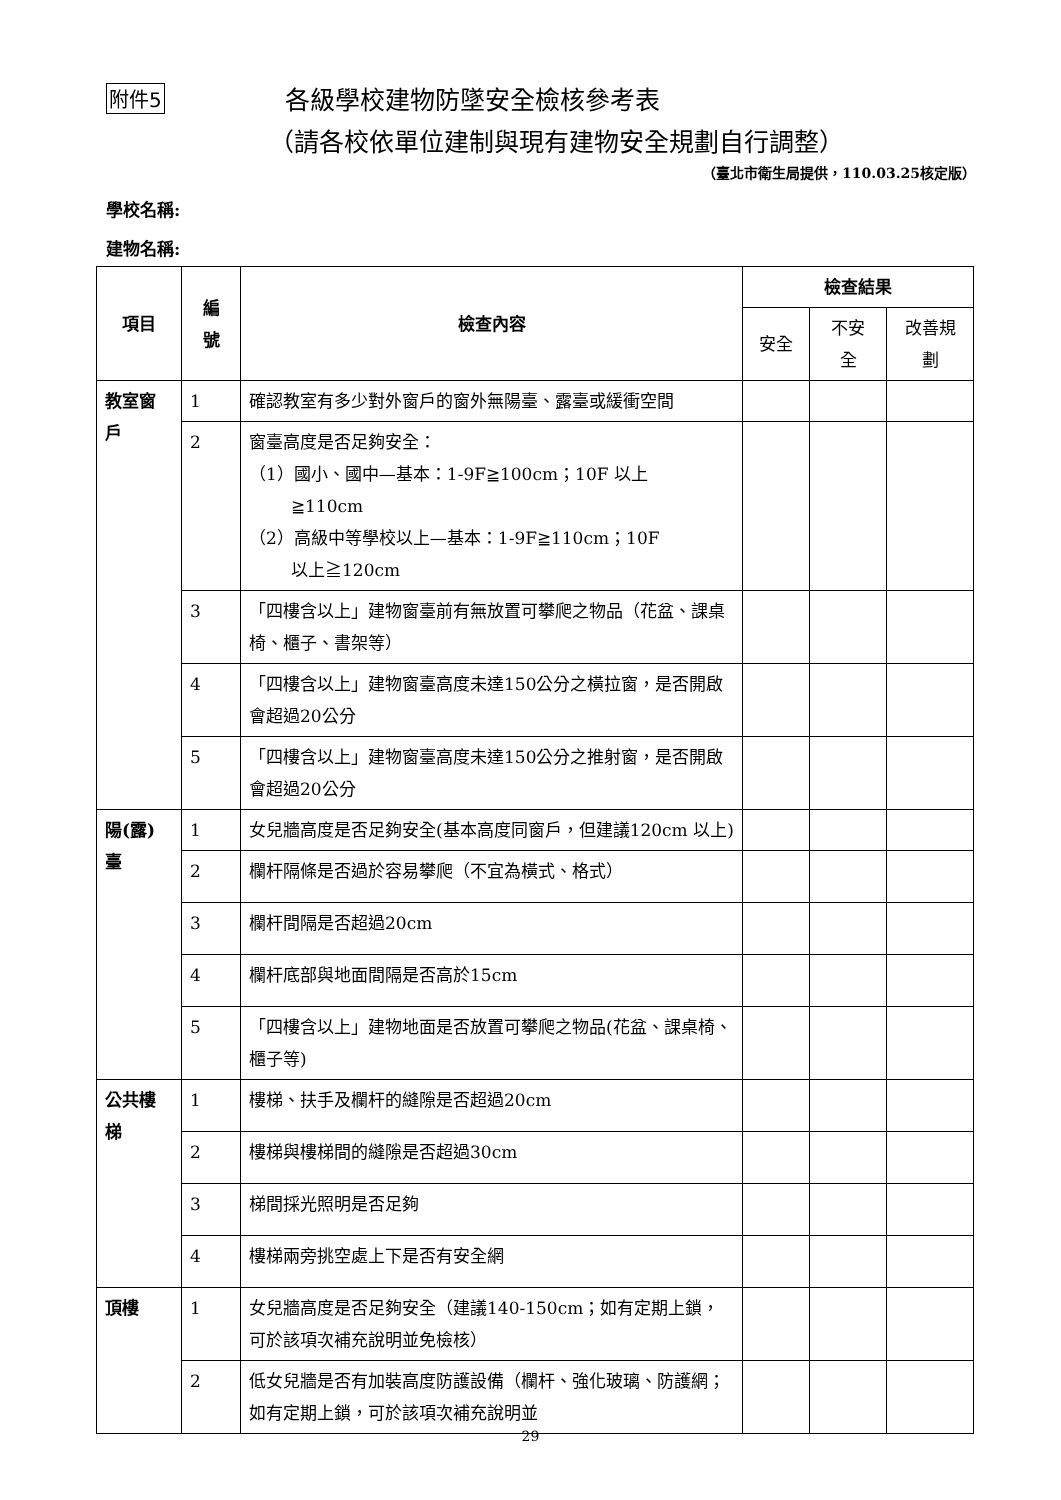附件5 各級學校建物防墜安全檢核參考表
（請各校依單位建制與現有建物安全規劃自行調整）
（臺北市衛生局提供，110.03.25核定版）
學校名稱:
建物名稱:
| 項目 | 編 號 | 檢查內容 | 檢查結果 | | |
| --- | --- | --- | --- | --- | --- |
| | | | 安全 | 不安 全 | 改善規 劃 |
| 教室窗 戶 | 1 | 確認教室有多少對外窗戶的窗外無陽臺、露臺或緩衝空間 | | | |
| | 2 | 窗臺高度是否足夠安全： （1）國小、國中—基本：1-9F≧100cm；10F 以上 ≧110cm （2）高級中等學校以上—基本：1-9F≧110cm；10F 以上≧120cm | | | |
| | 3 | 「四樓含以上」建物窗臺前有無放置可攀爬之物品（花盆、課桌椅、櫃子、書架等） | | | |
| | 4 | 「四樓含以上」建物窗臺高度未達150公分之橫拉窗，是否開啟會超過20公分 | | | |
| | 5 | 「四樓含以上」建物窗臺高度未達150公分之推射窗，是否開啟會超過20公分 | | | |
| 陽(露) 臺 | 1 | 女兒牆高度是否足夠安全(基本高度同窗戶，但建議120cm 以上) | | | |
| | 2 | 欄杆隔條是否過於容易攀爬（不宜為橫式、格式） | | | |
| | 3 | 欄杆間隔是否超過20cm | | | |
| | 4 | 欄杆底部與地面間隔是否高於15cm | | | |
| | 5 | 「四樓含以上」建物地面是否放置可攀爬之物品(花盆、課桌椅、櫃子等) | | | |
| 公共樓 梯 | 1 | 樓梯、扶手及欄杆的縫隙是否超過20cm | | | |
| | 2 | 樓梯與樓梯間的縫隙是否超過30cm | | | |
| | 3 | 梯間採光照明是否足夠 | | | |
| | 4 | 樓梯兩旁挑空處上下是否有安全網 | | | |
| 頂樓 | 1 | 女兒牆高度是否足夠安全（建議140-150cm；如有定期上鎖，可於該項次補充說明並免檢核） | | | |
| | 2 | 低女兒牆是否有加裝高度防護設備（欄杆、強化玻璃、防護網；如有定期上鎖，可於該項次補充說明並 | | | |
29